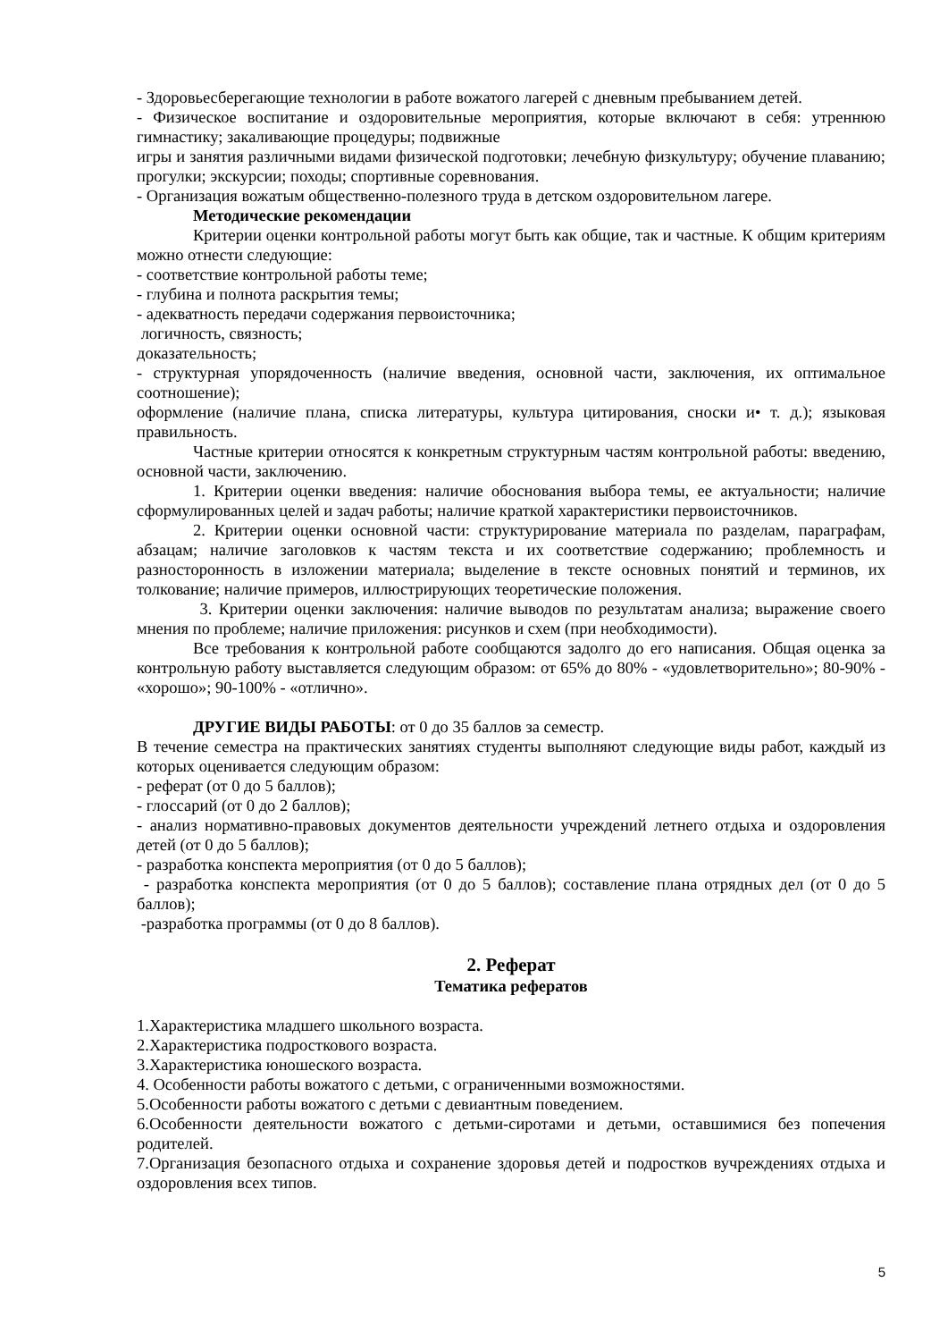- Здоровьесберегающие технологии в работе вожатого лагерей с дневным пребыванием детей.
- Физическое воспитание и оздоровительные мероприятия, которые включают в себя: утреннюю гимнастику; закаливающие процедуры; подвижные
игры и занятия различными видами физической подготовки; лечебную физкультуру; обучение плаванию; прогулки; экскурсии; походы; спортивные соревнования.
- Организация вожатым общественно-полезного труда в детском оздоровительном лагере.
Методические рекомендации
Критерии оценки контрольной работы могут быть как общие, так и частные. К общим критериям можно отнести следующие:
- соответствие контрольной работы теме;
- глубина и полнота раскрытия темы;
- адекватность передачи содержания первоисточника;
логичность, связность;
доказательность;
- структурная упорядоченность (наличие введения, основной части, заключения, их оптимальное соотношение);
оформление (наличие плана, списка литературы, культура цитирования, сноски и• т. д.); языковая правильность.
Частные критерии относятся к конкретным структурным частям контрольной работы: введению, основной части, заключению.
1. Критерии оценки введения: наличие обоснования выбора темы, ее актуальности; наличие сформулированных целей и задач работы; наличие краткой характеристики первоисточников.
2. Критерии оценки основной части: структурирование материала по разделам, параграфам, абзацам; наличие заголовков к частям текста и их соответствие содержанию; проблемность и разносторонность в изложении материала; выделение в тексте основных понятий и терминов, их толкование; наличие примеров, иллюстрирующих теоретические положения.
3. Критерии оценки заключения: наличие выводов по результатам анализа; выражение своего мнения по проблеме; наличие приложения: рисунков и схем (при необходимости).
Все требования к контрольной работе сообщаются задолго до его написания. Общая оценка за контрольную работу выставляется следующим образом: от 65% до 80% - «удовлетворительно»; 80-90% - «хорошо»; 90-100% - «отлично».
ДРУГИЕ ВИДЫ РАБОТЫ: от 0 до 35 баллов за семестр.
В течение семестра на практических занятиях студенты выполняют следующие виды работ, каждый из которых оценивается следующим образом:
- реферат (от 0 до 5 баллов);
- глоссарий (от 0 до 2 баллов);
- анализ нормативно-правовых документов деятельности учреждений летнего отдыха и оздоровления детей (от 0 до 5 баллов);
- разработка конспекта мероприятия (от 0 до 5 баллов);
- разработка конспекта мероприятия (от 0 до 5 баллов); составление плана отрядных дел (от 0 до 5 баллов);
-разработка программы (от 0 до 8 баллов).
2. Реферат
Тематика рефератов
1.Характеристика младшего школьного возраста.
2.Характеристика подросткового возраста.
3.Характеристика юношеского возраста.
4. Особенности работы вожатого с детьми, с ограниченными возможностями.
5.Особенности работы вожатого с детьми с девиантным поведением.
6.Особенности деятельности вожатого с детьми-сиротами и детьми, оставшимися без попечения родителей.
7.Организация безопасного отдыха и сохранение здоровья детей и подростков вучреждениях отдыха и оздоровления всех типов.
5